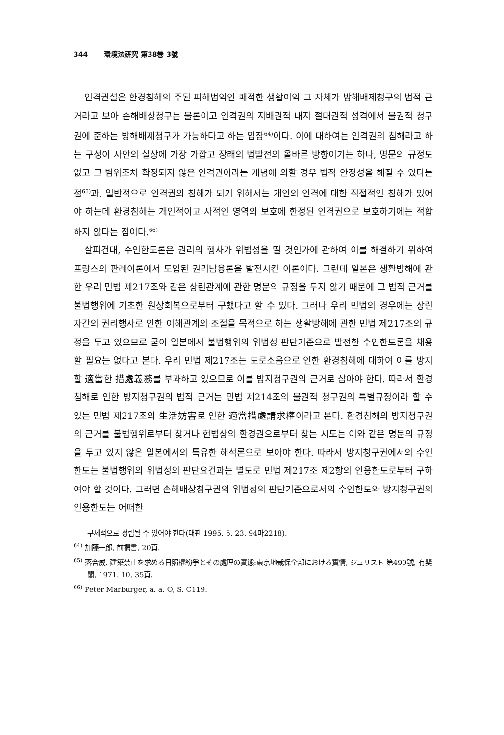344 環境法硏究 第38巻 3號
인격권설은 환경침해의 주된 피해법익인 쾌적한 생활이익 그 자체가 방해배제청구의 법적 근거라고 보아 손해배상청구는 물론이고 인격권의 지배권적 내지 절대권적 성격에서 물권적 청구권에 준하는 방해배제청구가 가능하다고 하는 입장<sup>64)</sup>이다. 이에 대하여는 인격권의 침해라고 하는 구성이 사안의 실상에 가장 가깝고 장래의 법발전의 올바른 방향이기는 하나, 명문의 규정도 없고 그 범위조차 확정되지 않은 인격권이라는 개념에 의할 경우 법적 안정성을 해칠 수 있다는 점<sup>65)</sup>과, 일반적으로 인격권의 침해가 되기 위해서는 개인의 인격에 대한 직접적인 침해가 있어야 하는데 환경침해는 개인적이고 사적인 영역의 보호에 한정된 인격권으로 보호하기에는 적합하지 않다는 점이다.<sup>66)</sup>
살피건대, 수인한도론은 권리의 행사가 위법성을 띨 것인가에 관하여 이를 해결하기 위하여 프랑스의 판례이론에서 도입된 권리남용론을 발전시킨 이론이다. 그런데 일본은 생활방해에 관한 우리 민법 제217조와 같은 상린관계에 관한 명문의 규정을 두지 않기 때문에 그 법적 근거를 불법행위에 기초한 원상회복으로부터 구했다고 할 수 있다. 그러나 우리 민법의 경우에는 상린자간의 권리행사로 인한 이해관계의 조절을 목적으로 하는 생활방해에 관한 민법 제217조의 규정을 두고 있으므로 굳이 일본에서 불법행위의 위법성 판단기준으로 발전한 수인한도론을 채용할 필요는 없다고 본다. 우리 민법 제217조는 도로소음으로 인한 환경침해에 대하여 이를 방지할 適當한 措處義務를 부과하고 있으므로 이를 방지청구권의 근거로 삼아야 한다. 따라서 환경침해로 인한 방지청구권의 법적 근거는 민법 제214조의 물권적 청구권의 특별규정이라 할 수 있는 민법 제217조의 生活妨害로 인한 適當措處請求權이라고 본다. 환경침해의 방지청구권의 근거를 불법행위로부터 찾거나 헌법상의 환경권으로부터 찾는 시도는 이와 같은 명문의 규정을 두고 있지 않은 일본에서의 특유한 해석론으로 보아야 한다. 따라서 방지청구권에서의 수인한도는 불법행위의 위법성의 판단요건과는 별도로 민법 제217조 제2항의 인용한도로부터 구하여야 할 것이다. 그러면 손해배상청구권의 위법성의 판단기준으로서의 수인한도와 방지청구권의 인용한도는 어떠한
구체적으로 정립될 수 있어야 한다(대판 1995. 5. 23. 94마2218).
<sup>64)</sup> 加藤一郎, 前揭書, 20頁.
<sup>65)</sup> 落合威, 建築禁止を求める日照權紛爭とその處理の實態:東京地裁保全部における實情, ジュリスト 第490號, 有斐閣, 1971. 10, 35頁.
<sup>66)</sup> Peter Marburger, a. a. O, S. C119.